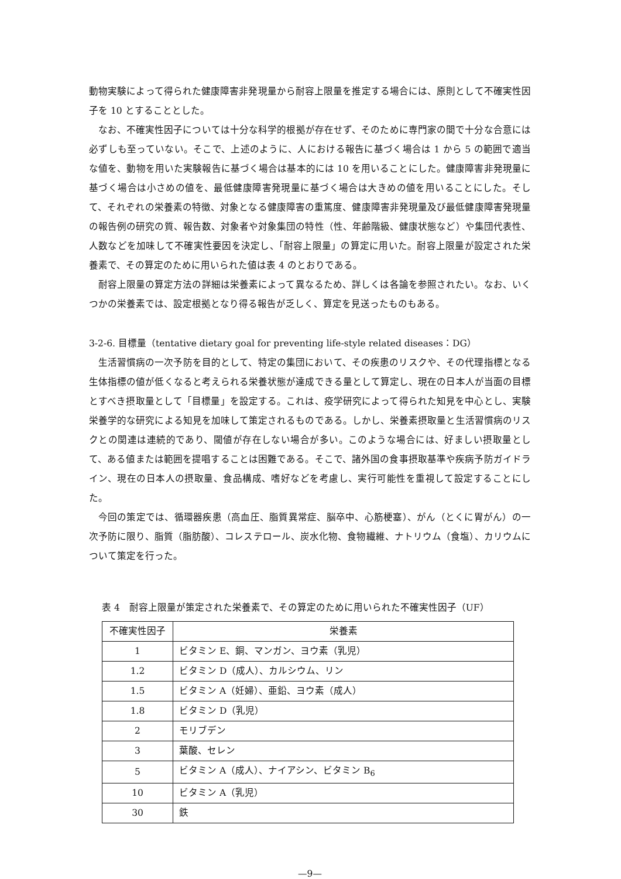動物実験によって得られた健康障害非発現量から耐容上限量を推定する場合には、原則として不確実性因子を 10 とすることとした。
なお、不確実性因子については十分な科学的根拠が存在せず、そのために専門家の間で十分な合意には必ずしも至っていない。そこで、上述のように、人における報告に基づく場合は 1 から 5 の範囲で適当な値を、動物を用いた実験報告に基づく場合は基本的には 10 を用いることにした。健康障害非発現量に基づく場合は小さめの値を、最低健康障害発現量に基づく場合は大きめの値を用いることにした。そして、それぞれの栄養素の特徴、対象となる健康障害の重篤度、健康障害非発現量及び最低健康障害発現量の報告例の研究の質、報告数、対象者や対象集団の特性（性、年齢階級、健康状態など）や集団代表性、人数などを加味して不確実性要因を決定し、「耐容上限量」の算定に用いた。耐容上限量が設定された栄養素で、その算定のために用いられた値は表 4 のとおりである。
耐容上限量の算定方法の詳細は栄養素によって異なるため、詳しくは各論を参照されたい。なお、いくつかの栄養素では、設定根拠となり得る報告が乏しく、算定を見送ったものもある。
3-2-6. 目標量（tentative dietary goal for preventing life-style related diseases：DG）
生活習慣病の一次予防を目的として、特定の集団において、その疾患のリスクや、その代理指標となる生体指標の値が低くなると考えられる栄養状態が達成できる量として算定し、現在の日本人が当面の目標とすべき摂取量として「目標量」を設定する。これは、疫学研究によって得られた知見を中心とし、実験栄養学的な研究による知見を加味して策定されるものである。しかし、栄養素摂取量と生活習慣病のリスクとの関連は連続的であり、閾値が存在しない場合が多い。このような場合には、好ましい摂取量として、ある値または範囲を提唱することは困難である。そこで、諸外国の食事摂取基準や疾病予防ガイドライン、現在の日本人の摂取量、食品構成、嗜好などを考慮し、実行可能性を重視して設定することにした。
今回の策定では、循環器疾患（高血圧、脂質異常症、脳卒中、心筋梗塞）、がん（とくに胃がん）の一次予防に限り、脂質（脂肪酸）、コレステロール、炭水化物、食物繊維、ナトリウム（食塩）、カリウムについて策定を行った。
表 4　耐容上限量が策定された栄養素で、その算定のために用いられた不確実性因子（UF）
| 不確実性因子 | 栄養素 |
| --- | --- |
| 1 | ビタミン E、銅、マンガン、ヨウ素（乳児） |
| 1.2 | ビタミン D（成人）、カルシウム、リン |
| 1.5 | ビタミン A（妊婦）、亜鉛、ヨウ素（成人） |
| 1.8 | ビタミン D（乳児） |
| 2 | モリブデン |
| 3 | 葉酸、セレン |
| 5 | ビタミン A（成人）、ナイアシン、ビタミン B<sub>6</sub> |
| 10 | ビタミン A（乳児） |
| 30 | 鉄 |
—9—